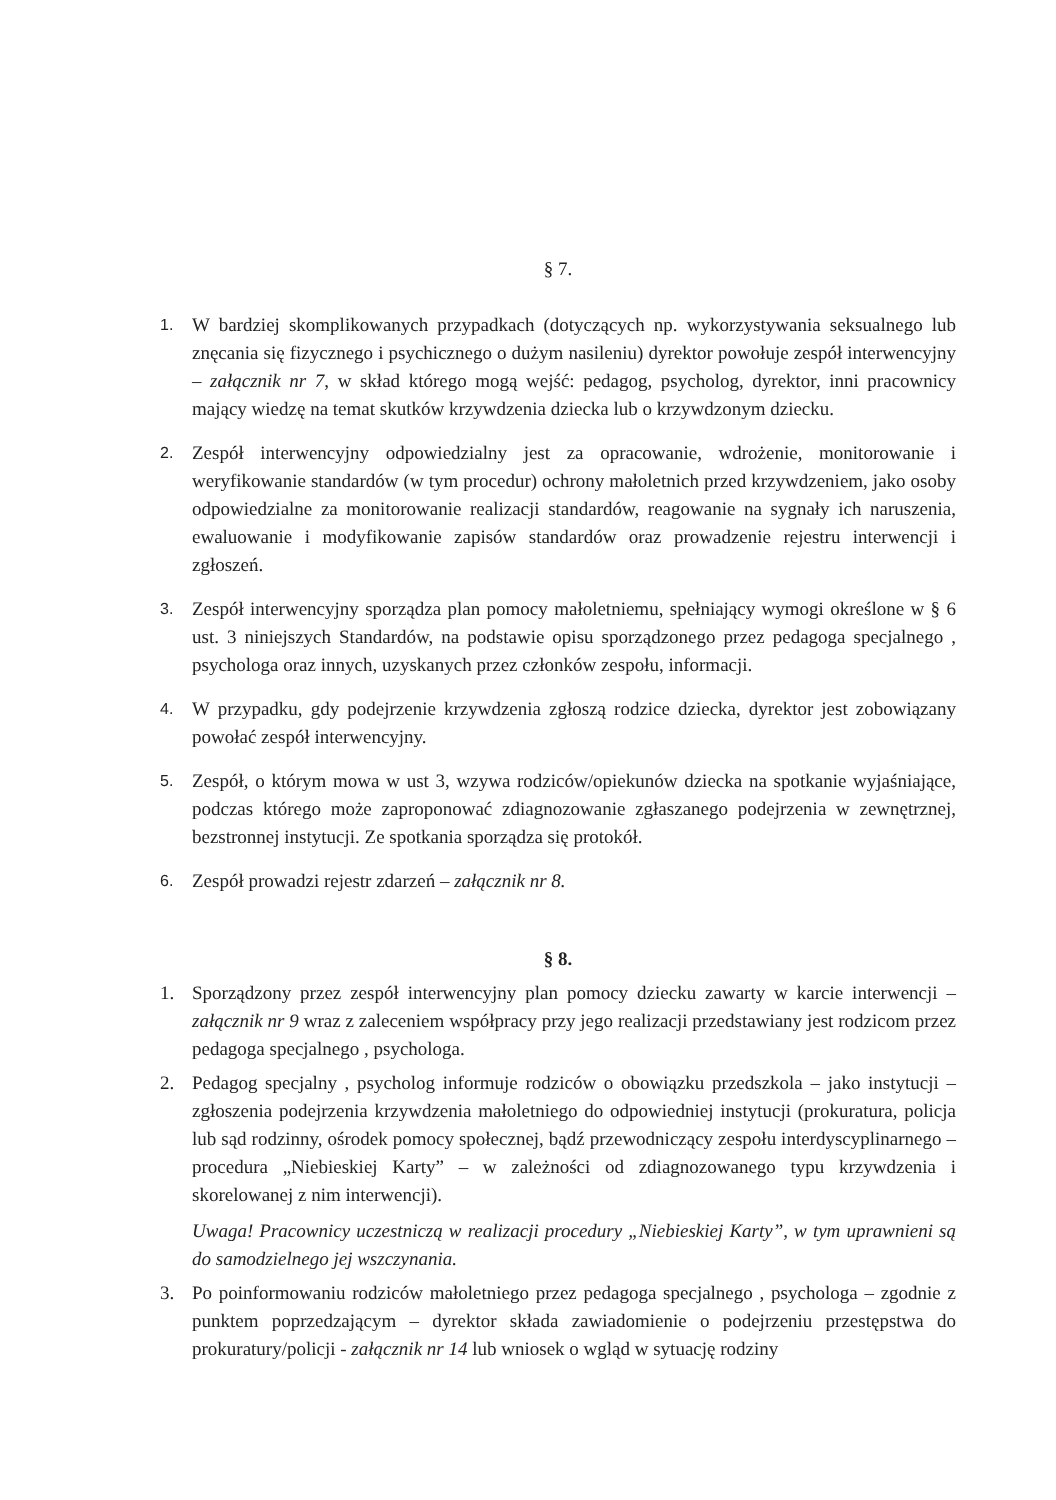§ 7.
1.
W bardziej skomplikowanych przypadkach (dotyczących np. wykorzystywania seksualnego lub znęcania się fizycznego i psychicznego o dużym nasileniu) dyrektor powołuje zespół interwencyjny – załącznik nr 7, w skład którego mogą wejść: pedagog, psycholog, dyrektor, inni pracownicy mający wiedzę na temat skutków krzywdzenia dziecka lub o krzywdzonym dziecku.
2.
Zespół interwencyjny odpowiedzialny jest za opracowanie, wdrożenie, monitorowanie i weryfikowanie standardów (w tym procedur) ochrony małoletnich przed krzywdzeniem, jako osoby odpowiedzialne za monitorowanie realizacji standardów, reagowanie na sygnały ich naruszenia, ewaluowanie i modyfikowanie zapisów standardów oraz prowadzenie rejestru interwencji i zgłoszeń.
3.
Zespół interwencyjny sporządza plan pomocy małoletniemu, spełniający wymogi określone w § 6 ust. 3 niniejszych Standardów, na podstawie opisu sporządzonego przez pedagoga specjalnego , psychologa oraz innych, uzyskanych przez członków zespołu, informacji.
4.
W przypadku, gdy podejrzenie krzywdzenia zgłoszą rodzice dziecka, dyrektor jest zobowiązany powołać zespół interwencyjny.
5.
Zespół, o którym mowa w ust 3, wzywa rodziców/opiekunów dziecka na spotkanie wyjaśniające, podczas którego może zaproponować zdiagnozowanie zgłaszanego podejrzenia w zewnętrznej, bezstronnej instytucji. Ze spotkania sporządza się protokół.
6.
Zespół prowadzi rejestr zdarzeń – załącznik nr 8.
§ 8.
1. Sporządzony przez zespół interwencyjny plan pomocy dziecku zawarty w karcie interwencji – załącznik nr 9 wraz z zaleceniem współpracy przy jego realizacji przedstawiany jest rodzicom przez pedagoga specjalnego , psychologa.
2. Pedagog specjalny , psycholog informuje rodziców o obowiązku przedszkola – jako instytucji – zgłoszenia podejrzenia krzywdzenia małoletniego do odpowiedniej instytucji (prokuratura, policja lub sąd rodzinny, ośrodek pomocy społecznej, bądź przewodniczący zespołu interdyscyplinarnego – procedura „Niebieskiej Karty” – w zależności od zdiagnozowanego typu krzywdzenia i skorelowanej z nim interwencji).
Uwaga! Pracownicy uczestniczą w realizacji procedury „Niebieskiej Karty”, w tym uprawnieni są do samodzielnego jej wszczynania.
3. Po poinformowaniu rodziców małoletniego przez pedagoga specjalnego , psychologa – zgodnie z punktem poprzedzającym – dyrektor składa zawiadomienie o podejrzeniu przestępstwa do prokuratury/policji - załącznik nr 14 lub wniosek o wgląd w sytuację rodziny